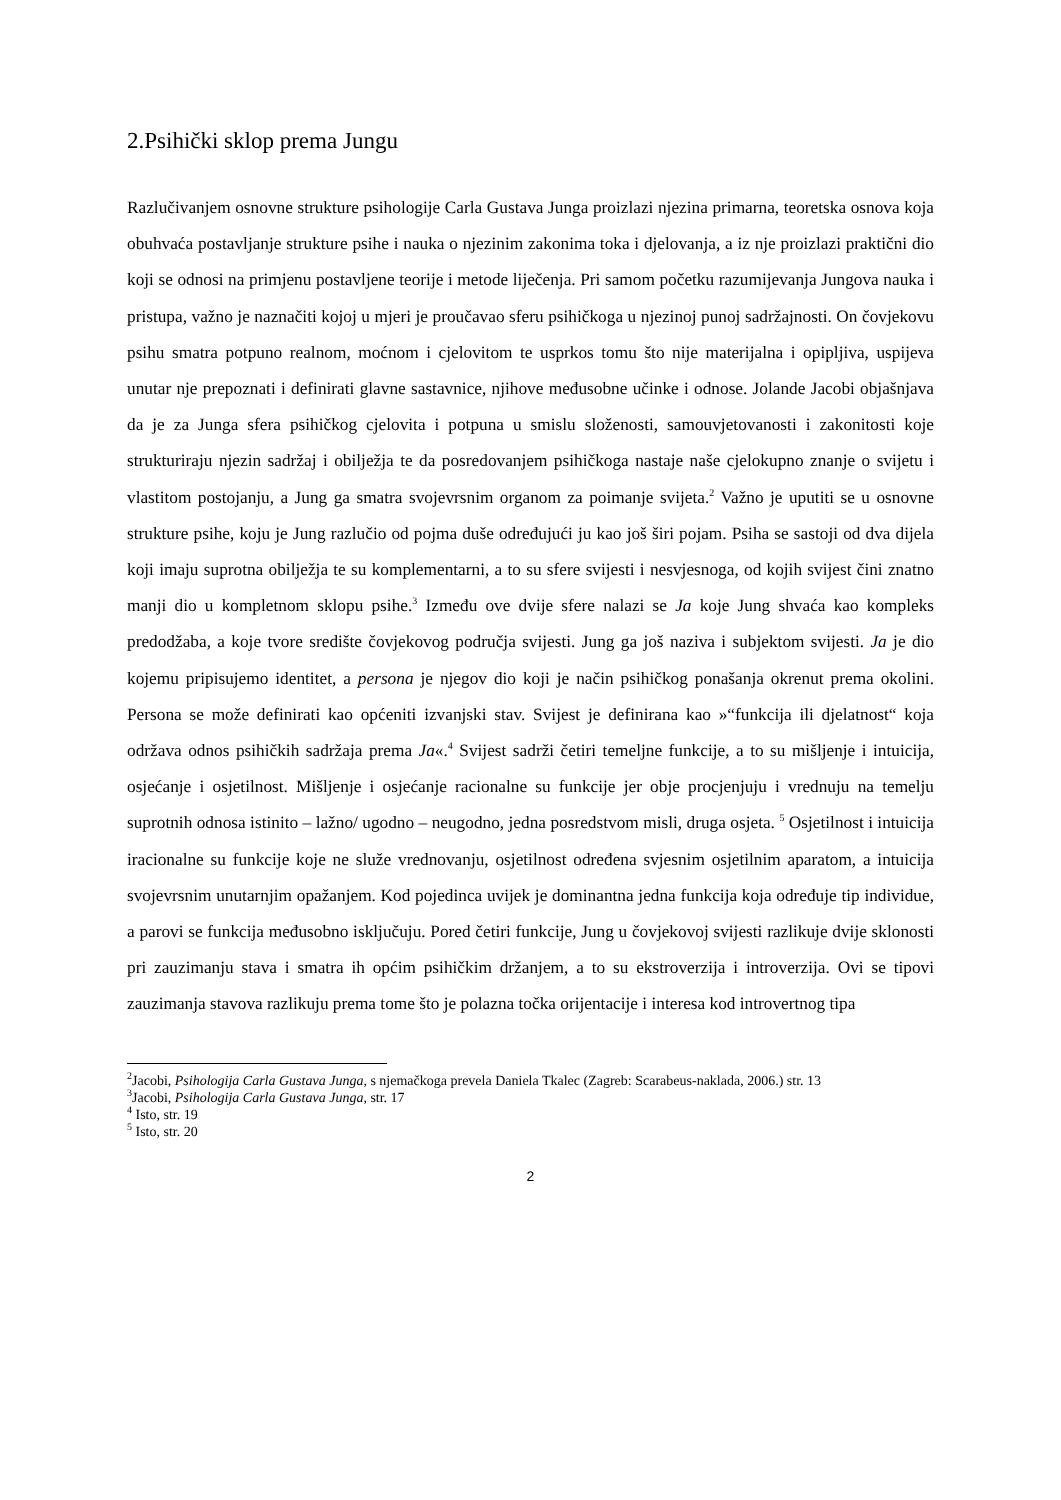2.Psihički sklop prema Jungu
Razlučivanjem osnovne strukture psihologije Carla Gustava Junga proizlazi njezina primarna, teoretska osnova koja obuhvaća postavljanje strukture psihe i nauka o njezinim zakonima toka i djelovanja, a iz nje proizlazi praktični dio koji se odnosi na primjenu postavljene teorije i metode liječenja. Pri samom početku razumijevanja Jungova nauka i pristupa, važno je naznačiti kojoj u mjeri je proučavao sferu psihičkoga u njezinoj punoj sadržajnosti. On čovjekovu psihu smatra potpuno realnom, moćnom i cjelovitom te usprkos tomu što nije materijalna i opipljiva, uspijeva unutar nje prepoznati i definirati glavne sastavnice, njihove međusobne učinke i odnose. Jolande Jacobi objašnjava da je za Junga sfera psihičkog cjelovita i potpuna u smislu složenosti, samouvjetovanosti i zakonitosti koje strukturiraju njezin sadržaj i obilježja te da posredovanjem psihičkoga nastaje naše cjelokupno znanje o svijetu i vlastitom postojanju, a Jung ga smatra svojevrsnim organom za poimanje svijeta.<sup>2</sup> Važno je uputiti se u osnovne strukture psihe, koju je Jung razlučio od pojma duše određujući ju kao još širi pojam. Psiha se sastoji od dva dijela koji imaju suprotna obilježja te su komplementarni, a to su sfere svijesti i nesvjesnoga, od kojih svijest čini znatno manji dio u kompletnom sklopu psihe.<sup>3</sup> Između ove dvije sfere nalazi se Ja koje Jung shvaća kao kompleks predodžaba, a koje tvore središte čovjekovog područja svijesti. Jung ga još naziva i subjektom svijesti. Ja je dio kojemu pripisujemo identitet, a persona je njegov dio koji je način psihičkog ponašanja okrenut prema okolini. Persona se može definirati kao općeniti izvanjski stav. Svijest je definirana kao »“funkcija ili djelatnost“ koja održava odnos psihičkih sadržaja prema Ja«.<sup>4</sup> Svijest sadrži četiri temeljne funkcije, a to su mišljenje i intuicija, osjećanje i osjetilnost. Mišljenje i osjećanje racionalne su funkcije jer obje procjenjuju i vrednuju na temelju suprotnih odnosa istinito – lažno/ ugodno – neugodno, jedna posredstvom misli, druga osjeta. <sup>5</sup> Osjetilnost i intuicija iracionalne su funkcije koje ne služe vrednovanju, osjetilnost određena svjesnim osjetilnim aparatom, a intuicija svojevrsnim unutarnjim opažanjem. Kod pojedinca uvijek je dominantna jedna funkcija koja određuje tip individue, a parovi se funkcija međusobno isključuju. Pored četiri funkcije, Jung u čovjekovoj svijesti razlikuje dvije sklonosti pri zauzimanju stava i smatra ih općim psihičkim držanjem, a to su ekstroverzija i introverzija. Ovi se tipovi zauzimanja stavova razlikuju prema tome što je polazna točka orijentacije i interesa kod introvertnog tipa
<sup>2</sup> Jacobi, Psihologija Carla Gustava Junga, s njemačkoga prevela Daniela Tkalec (Zagreb: Scarabeus-naklada, 2006.) str. 13
<sup>3</sup> Jacobi, Psihologija Carla Gustava Junga, str. 17
<sup>4</sup> Isto, str. 19
<sup>5</sup> Isto, str. 20
2